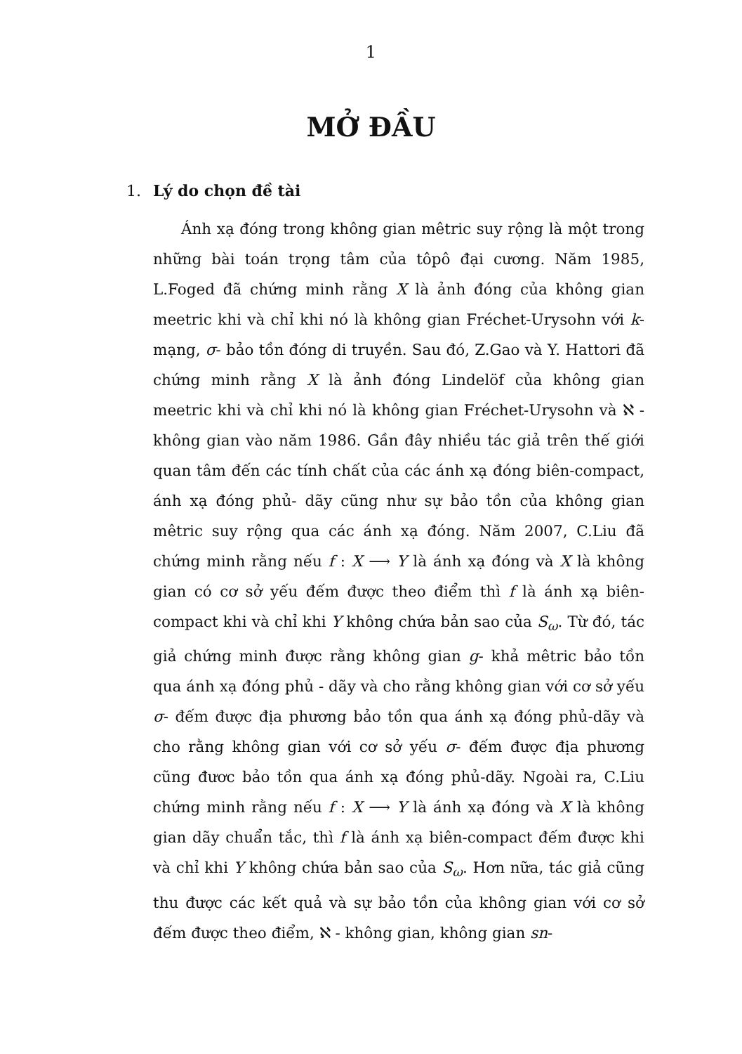1
MỞ ĐẦU
1. Lý do chọn đề tài
Ánh xạ đóng trong không gian mêtric suy rộng là một trong những bài toán trọng tâm của tôpô đại cương. Năm 1985, L.Foged đã chứng minh rằng X là ảnh đóng của không gian meetric khi và chỉ khi nó là không gian Fréchet-Urysohn với k- mạng, σ- bảo tồn đóng di truyền. Sau đó, Z.Gao và Y. Hattori đã chứng minh rằng X là ảnh đóng Lindelöf của không gian meetric khi và chỉ khi nó là không gian Fréchet-Urysohn và ℵ - không gian vào năm 1986. Gần đây nhiều tác giả trên thế giới quan tâm đến các tính chất của các ánh xạ đóng biên-compact, ánh xạ đóng phủ- dãy cũng như sự bảo tồn của không gian mêtric suy rộng qua các ánh xạ đóng. Năm 2007, C.Liu đã chứng minh rằng nếu f : X ⟶ Y là ánh xạ đóng và X là không gian có cơ sở yếu đếm được theo điểm thì f là ánh xạ biên-compact khi và chỉ khi Y không chứa bản sao của S<sub>ω</sub>. Từ đó, tác giả chứng minh được rằng không gian g- khả mêtric bảo tồn qua ánh xạ đóng phủ - dãy và cho rằng không gian với cơ sở yếu σ- đếm được địa phương bảo tồn qua ánh xạ đóng phủ-dãy và cho rằng không gian với cơ sở yếu σ- đếm được địa phương cũng đươc bảo tồn qua ánh xạ đóng phủ-dãy. Ngoài ra, C.Liu chứng minh rằng nếu f : X ⟶ Y là ánh xạ đóng và X là không gian dãy chuẩn tắc, thì f là ánh xạ biên-compact đếm được khi và chỉ khi Y không chứa bản sao của S<sub>ω</sub>. Hơn nữa, tác giả cũng thu được các kết quả và sự bảo tồn của không gian với cơ sở đếm được theo điểm, ℵ - không gian, không gian sn-